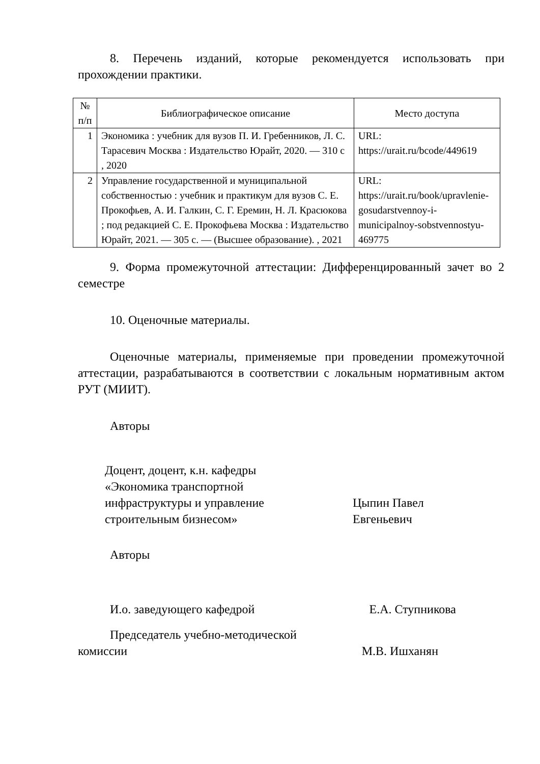8. Перечень изданий, которые рекомендуется использовать при прохождении практики.
| № п/п | Библиографическое описание | Место доступа |
| --- | --- | --- |
| 1 | Экономика : учебник для вузов П. И. Гребенников, Л. С. Тарасевич Москва : Издательство Юрайт, 2020. — 310 с , 2020 | URL: https://urait.ru/bcode/449619 |
| 2 | Управление государственной и муниципальной собственностью : учебник и практикум для вузов С. Е. Прокофьев, А. И. Галкин, С. Г. Еремин, Н. Л. Красюкова ; под редакцией С. Е. Прокофьева Москва : Издательство Юрайт, 2021. — 305 с. — (Высшее образование). , 2021 | URL: https://urait.ru/book/upravlenie-gosudarstvennoy-i-municipalnoy-sobstvennostyu-469775 |
9. Форма промежуточной аттестации: Дифференцированный зачет во 2 семестре
10. Оценочные материалы.
Оценочные материалы, применяемые при проведении промежуточной аттестации, разрабатываются в соответствии с локальным нормативным актом РУТ (МИИТ).
Авторы
Доцент, доцент, к.н. кафедры «Экономика транспортной инфраструктуры и управление строительным бизнесом»
Цыпин Павел Евгеньевич
Авторы
И.о. заведующего кафедрой Е.А. Ступникова
Председатель учебно-методической
комиссии М.В. Ишханян